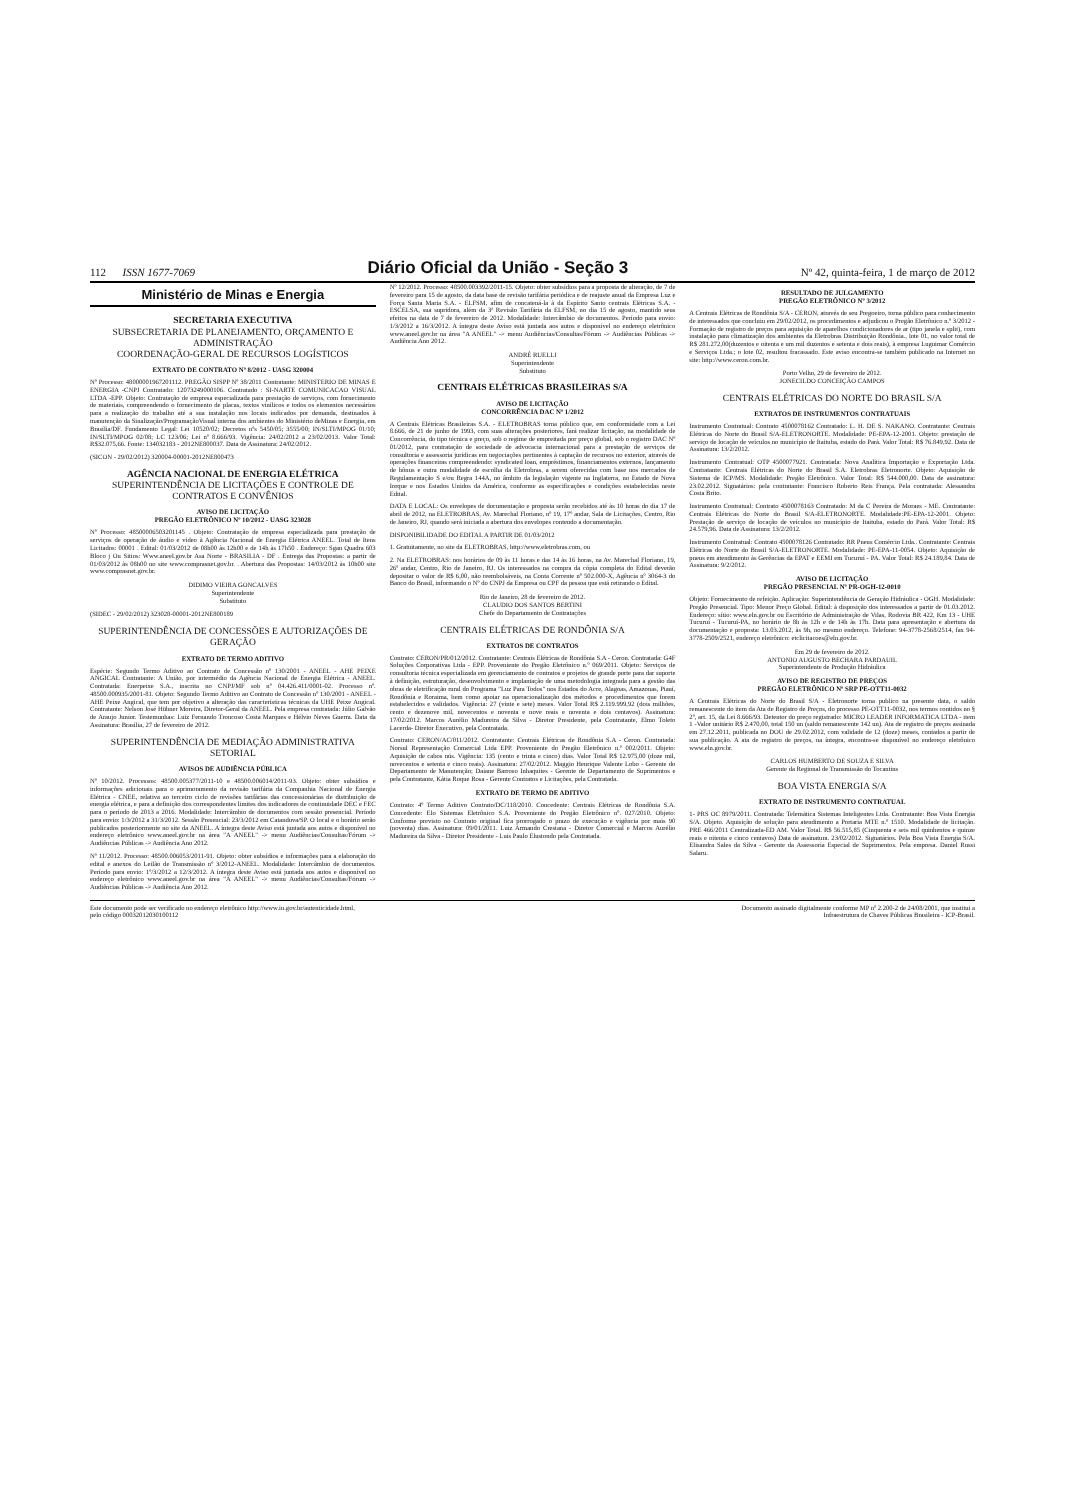112 ISSN 1677-7069 Diário Oficial da União - Seção 3 Nº 42, quinta-feira, 1 de março de 2012
Ministério de Minas e Energia
SECRETARIA EXECUTIVA
SUBSECRETARIA DE PLANEJAMENTO, ORÇAMENTO E ADMINISTRAÇÃO
COORDENAÇÃO-GERAL DE RECURSOS LOGÍSTICOS
EXTRATO DE CONTRATO Nº 8/2012 - UASG 320004
Nº Processo: 48000001967201112. PREGÃO SISPP Nº 38/2011 Contratante: MINISTERIO DE MINAS E ENERGIA -CNPJ Contratado: 12073249000106. Contratado : SI-NARTE COMUNICACAO VISUAL LTDA -EPP. Objeto: Contratação de empresa especializada para prestação de serviços, com fornecimento de materiais, compreendendo o fornecimento de placas, textos vinílicos e todos os elementos necessários para a realização do trabalho até a sua instalação nos locais indicados por demanda, destinados à manutenção da Sinalização/ProgramaçãoVisual interna dos ambientes do Ministério deMinas e Energia, em Brasília/DF. Fundamento Legal: Lei 10520/02; Decretos nºs 5450/05; 3555/00; IN/SLTI/MPOG 01/10; IN/SLTI/MPOG 02/08; LC 123/06; Lei nº 8.666/93. Vigência: 24/02/2012 a 23/02/2013. Valor Total: R$32.075,66. Fonte: 134032183 - 2012NE800037. Data de Assinatura: 24/02/2012.
(SICON - 29/02/2012) 320004-00001-2012NE800473
AGÊNCIA NACIONAL DE ENERGIA ELÉTRICA
SUPERINTENDÊNCIA DE LICITAÇÕES E CONTROLE DE CONTRATOS E CONVÊNIOS
AVISO DE LICITAÇÃO
PREGÃO ELETRÔNICO Nº 10/2012 - UASG 323028
Nº Processo: 48500006503201145 . Objeto: Contratação de empresa especializada para prestação de serviços de operação de áudio e vídeo à Agência Nacional de Energia Elétrica ANEEL. Total de Itens Licitados: 00001 . Edital: 01/03/2012 de 08h00 às 12h00 e de 14h às 17h50 . Endereço: Sgan Quadra 603 Bloco j Ou Sitios: Www.aneel.gov.br Asa Norte - BRASILIA - DF . Entrega das Propostas: a partir de 01/03/2012 às 08h00 no site www.comprasnet.gov.br. . Abertura das Propostas: 14/03/2012 às 10h00 site www.comprasnet.gov.br.
DIDIMO VIEIRA GONCALVES
Superintendente
Substituto
(SIDEC - 29/02/2012) 323028-00001-2012NE800189
SUPERINTENDÊNCIA DE CONCESSÕES E AUTORIZAÇÕES DE GERAÇÃO
EXTRATO DE TERMO ADITIVO
Espécie: Segundo Termo Aditivo ao Contrato de Concessão nº 130/2001 - ANEEL - AHE PEIXE ANGICAL Contratante: A União, por intermédio da Agência Nacional de Energia Elétrica - ANEEL. Contratada: Enerpeixe S.A., inscrita no CNPJ/MF sob nº 04.426.411/0001-02. Processo nº. 48500.000935/2001-81. Objeto: Segundo Termo Aditivo ao Contrato de Concessão nº 130/2001 - ANEEL - AHE Peixe Angical, que tem por objetivo a alteração das características técnicas da UHE Peixe Angical. Contratante: Nelson José Hübner Moreira, Diretor-Geral da ANEEL. Pela empresa contratada: Júlio Galvão de Araujo Junior. Testemunhas: Luiz Fernando Troncoso Costa Marques e Hélvio Neves Guerra. Data da Assinatura: Brasília, 27 de fevereiro de 2012.
SUPERINTENDÊNCIA DE MEDIAÇÃO ADMINISTRATIVA SETORIAL
AVISOS DE AUDIÊNCIA PÚBLICA
Nº 10/2012. Processos: 48500.005377/2011-10 e 48500.006014/2011-93. Objeto: obter subsídios e informações adicionais para o aprimoramento da revisão tarifária da Companhia Nacional de Energia Elétrica - CNEE, relativa ao terceiro ciclo de revisões tarifárias das concessionárias de distribuição de energia elétrica, e para a definição dos correspondentes limites dos indicadores de continuidade DEC e FEC para o período de 2013 a 2016. Modalidade: Intercâmbio de documentos com sessão presencial. Período para envio: 1/3/2012 a 31/3/2012. Sessão Presencial: 23/3/2012 em Catanduva/SP. O local e o horário serão publicados posteriormente no site da ANEEL. A íntegra deste Aviso está juntada aos autos e disponível no endereço eletrônico www.aneel.gov.br na área "A ANEEL" -> menu Audiências/Consultas/Fórum -> Audiências Públicas -> Audiência Ano 2012.
Nº 11/2012. Processo: 48500.006053/2011-91. Objeto: obter subsídios e informações para a elaboração do edital e anexos do Leilão de Transmissão nº 3/2012-ANEEL. Modalidade: Intercâmbio de documentos. Período para envio: 1º/3/2012 a 12/3/2012. A íntegra deste Aviso está juntada aos autos e disponível no endereço eletrônico www.aneel.gov.br na área "A ANEEL" -> menu Audiências/Consultas/Fórum -> Audiências Públicas -> Audiência Ano 2012.
Nº 12/2012. Processo: 48500.003392/2011-15. Objeto: obter subsídios para a proposta de alteração, de 7 de fevereiro para 15 de agosto, da data base de revisão tarifária periódica e de reajuste anual da Empresa Luz e Força Santa Maria S.A. - ELFSM, afim de concatená-la à da Espírito Santo centrais Elétricas S.A. - ESCELSA, sua supridora, além da 3ª Revisão Tarifária da ELFSM, no dia 15 de agosto, mantido seus efeitos na data de 7 de fevereiro de 2012. Modalidade: Intercâmbio de documentos. Período para envio: 1/3/2012 a 16/3/2012. A íntegra deste Aviso está juntada aos autos e disponível no endereço eletrônico www.aneel.gov.br na área "A ANEEL" -> menu Audiências/Consultas/Fórum -> Audiências Públicas -> Audiência Ano 2012.
ANDRÉ RUELLI
Superintendente
Substituto
CENTRAIS ELÉTRICAS BRASILEIRAS S/A
AVISO DE LICITAÇÃO
CONCORRÊNCIA DAC Nº 1/2012
A Centrais Elétricas Brasileiras S.A. - ELETROBRAS torna público que, em conformidade com a Lei 8.666, de 21 de junho de 1993, com suas alterações posteriores, fará realizar licitação, na modalidade de Concorrência, do tipo técnica e preço, sob o regime de empreitada por preço global, sob o registro DAC Nº 01/2012, para contratação de sociedade de advocacia internacional para a prestação de serviços de consultoria e assessoria jurídicas em negociações pertinentes à captação de recursos no exterior, através de operações financeiras compreendendo: syndicated loan, empréstimos, financiamentos externos, lançamento de bônus e outra modalidade de escolha da Eletrobras, a serem oferecidas com base nos mercados de Regulamentação S e/ou Regra 144A, no âmbito da legislação vigente na Inglaterra, no Estado de Nova Iorque e nos Estados Unidos da América, conforme as especificações e condições estabelecidas neste Edital.
DATA E LOCAL: Os envelopes de documentação e proposta serão recebidos até às 10 horas do dia 17 de abril de 2012, na ELETROBRAS, Av. Marechal Floriano, nº 19, 17º andar, Sala de Licitações, Centro, Rio de Janeiro, RJ, quando será iniciada a abertura dos envelopes contendo a documentação.
DISPONIBILIDADE DO EDITAL A PARTIR DE 01/03/2012
1. Gratuitamente, no site da ELETROBRAS, http://www.eletrobras.com, ou
2. Na ELETROBRAS: nos horários de 09 às 11 horas e das 14 às 16 horas, na Av. Marechal Floriano, 19, 26º andar, Centro, Rio de Janeiro, RJ. Os interessados na compra da cópia completa do Edital deverão depositar o valor de R$ 6,00, não reembolsáveis, na Conta Corrente nº 502.000-X, Agência nº 3064-3 do Banco do Brasil, informando o Nº do CNPJ da Empresa ou CPF da pessoa que está retirando o Edital.
Rio de Janeiro, 28 de fevereiro de 2012.
CLAUDIO DOS SANTOS BERTINI
Chefe do Departamento de Contratações
CENTRAIS ELÉTRICAS DE RONDÔNIA S/A
EXTRATOS DE CONTRATOS
Contrato: CERON/PR/012/2012. Contratante: Centrais Elétricas de Rondônia S.A - Ceron. Contratada: G4F Soluções Corporativas Ltda - EPP. Proveniente do Pregão Eletrônico n.º 069/2011. Objeto: Serviços de consultoria técnica especializada em gerenciamento de contratos e projetos de grande porte para dar suporte à definição, estruturação, desenvolvimento e implantação de uma metodologia integrada para a gestão das obras de eletrificação rural do Programa "Luz Para Todos" nos Estados do Acre, Alagoas, Amazonas, Piauí, Rondônia e Roraima, bem como apoiar na operacionalização dos métodos e procedimentos que forem estabelecidos e validados. Vigência: 27 (vinte e sete) meses. Valor Total R$ 2.119.999,92 (dois milhões, cento e dezenove mil, novecentos e noventa e nove reais e noventa e dois centavos). Assinatura: 17/02/2012. Marcos Aurélio Madureira da Silva - Diretor Presidente, pela Contratante, Elmo Toleto Lacerda- Diretor Executivo, pela Contratada.
Contrato: CERON/AC/011/2012. Contratante: Centrais Elétricas de Rondônia S.A - Ceron. Contratada: Norsul Representação Comercial Ltda EPP. Proveniente do Pregão Eletrônico n.º 002/2011. Objeto: Aquisição de cabos nús. Vigência: 135 (cento e trinta e cinco) dias. Valor Total R$ 12.975,00 (doze mil, novecentos e setenta e cinco reais). Assinatura: 27/02/2012. Maggio Henrique Valente Lobo - Gerente do Departamento de Manutenção; Daiane Barroso Inhaquites - Gerente de Departamento de Suprimentos e pela Contratante, Kátia Roque Rosa - Gerente Contratos e Licitações, pela Contratada.
EXTRATO DE TERMO DE ADITIVO
Contrato: 4º Termo Aditivo Contrato/DC/118/2010. Concedente: Centrais Elétricas de Rondônia S.A. Concedente: Elo Sistemas Eletrônico S.A. Proveniente do Pregão Eletrônico nº. 027/2010. Objeto: Conforme previsto no Contrato original fica prorrogado o prazo de execução e vigência por mais 90 (noventa) dias. Assinatura: 09/01/2011. Luiz Armando Crestana - Diretor Comercial e Marcos Aurélio Madureira da Silva - Diretor Presidente - Luis Paulo Elustondo pela Contratada.
RESULTADO DE JULGAMENTO
PREGÃO ELETRÔNICO Nº 3/2012
A Centrais Elétricas de Rondônia S/A - CERON, através de seu Pregoeiro, torna público para conhecimento de interessados que concluiu em 29/02/2012, os procedimentos e adjudicou o Pregão Eletrônico n.º 3/2012 - Formação de registro de preços para aquisição de aparelhos condicionadores de ar (tipo janela e split), com instalação para climatização dos ambientes da Eletrobras Distribuição Rondônia., lote 01, no valor total de R$ 281.272,00(duzentos e oitenta e um mil duzentos e setenta e dois reais), à empresa Luguimar Comércio e Serviços Ltda.; o lote 02, resultou fracassado. Este aviso encontra-se também publicado na Internet no site: http://www.ceron.com.br.
Porto Velho, 29 de fevereiro de 2012.
JONECILDO CONCEIÇÃO CAMPOS
CENTRAIS ELÉTRICAS DO NORTE DO BRASIL S/A
EXTRATOS DE INSTRUMENTOS CONTRATUAIS
Instrumento Contratual: Contrato 4500078162 Contratado: L. H. DE S. NAKANO. Contratante: Centrais Elétricas do Norte do Brasil S/A-ELETRONORTE. Modalidade: PE-EPA-12-2001. Objeto: prestação de serviço de locação de veículos no município de Itaituba, estado do Pará. Valor Total: R$ 76.849,92. Data de Assinatura: 13/2/2012.
Instrumento Contratual: OTP 4500077921. Contratada: Nova Analítica Importação e Exportação Ltda. Contratante: Centrais Elétricas do Norte do Brasil S.A. Eletrobras Eletronorte. Objeto: Aquisição de Sistema de ICP/MS. Modalidade: Pregão Eletrônico. Valor Total: R$ 544.000,00. Data de assinatura: 23.02.2012. Signatários: pela contratante: Francisco Roberto Reis França. Pela contratada: Alessandra Costa Brito.
Instrumento Contratual: Contrato 4500078163 Contratado: M da C Pereira de Moraes - ME. Contratante: Centrais Elétricas do Norte do Brasil S/A-ELETRONORTE. Modalidade:PE-EPA-12-2001. Objeto: Prestação de serviço de locação de veículos no município de Itaituba, estado do Pará. Valor Total: R$ 24.579,96. Data de Assinatura: 13/2/2012.
Instrumento Contratual: Contrato 4500078126 Contratado: RR Pneus Comércio Ltda.. Contratante: Centrais Elétricas do Norte do Brasil S/A-ELETRONORTE. Modalidade: PE-EPA-11-0054. Objeto: Aquisição de pneus em atendimento às Gerências da EPAT e EEMI em Tucuruí - PA. Valor Total: R$ 24.189,84. Data de Assinatura: 9/2/2012.
AVISO DE LICITAÇÃO
PREGÃO PRESENCIAL Nº PR-OGH-12-0010
Objeto: Fornecimento de refeição. Aplicação: Superintendência de Geração Hidráulica - OGH. Modalidade: Pregão Presencial. Tipo: Menor Preço Global. Edital: à disposição dos interessados a partir de 01.03.2012. Endereço: sítio: www.eln.gov.br ou Escritório de Administração de Vilas, Rodovia BR 422, Km 13 - UHE Tucuruí - Tucuruí-PA, no horário de 8h às 12h e de 14h às 17h. Data para apresentação e abertura da documentação e proposta: 13.03.2012, às 9h, no mesmo endereço. Telefone: 94-3778-2568/2514, fax 94-3778-2509/2521, endereço eletrônico: etclicitacoes@eln.gov.br.
Em 29 de fevereiro de 2012.
ANTONIO AUGUSTO BECHARA PARDAUIL
Superintendente de Produção Hidráulica
AVISO DE REGISTRO DE PREÇOS
PREGÃO ELETRÔNICO Nº SRP PE-OTT11-0032
A Centrais Elétricas do Norte do Brasil S/A - Eletronorte torna publico na presente data, o saldo remanescente do item da Ata de Registro de Preços, do processo PE-OTT11-0032, nos termos contidos no § 2º, art. 15, da Lei 8.666/93. Detentor do preço registrado: MICRO LEADER INFORMATICA LTDA - item 1 -Valor unitário R$ 2.470,00, total 150 un (saldo remanescente 142 un). Ata de registro de preços assinada em 27.12.2011, publicada no DOU de 29.02.2012, com validade de 12 (doze) meses, contados a partir de sua publicação. A ata de registro de preços, na íntegra, encontra-se disponível no endereço eletrônico www.eln.gov.br.
CARLOS HUMBERTO DE SOUZA E SILVA
Gerente da Regional de Transmissão do Tocantins
BOA VISTA ENERGIA S/A
EXTRATO DE INSTRUMENTO CONTRATUAL
1- PRS OC 8979/2011. Contratada: Telemática Sistemas Inteligentes Ltda. Contratante: Boa Vista Energia S/A. Objeto. Aquisição de solução para atendimento a Portaria MTE n.º 1510. Modalidade de licitação. PRE 466/2011 Centralizada-ED AM. Valor Total. R$ 56.515,85 (Cinquenta e seis mil quinhentos e quinze reais e oitenta e cinco centavos) Data de assinatura. 23/02/2012. Signatários. Pela Boa Vista Energia S/A. Elisandra Sales da Silva - Gerente da Assessoria Especial de Suprimentos. Pela empresa. Daniel Russi Salaru.
Este documento pode ser verificado no endereço eletrônico http://www.in.gov.br/autenticidade.html,
pelo código 00032012030100112 Documento assinado digitalmente conforme MP nº 2.200-2 de 24/08/2001, que institui a
Infraestrutura de Chaves Públicas Brasileira - ICP-Brasil.